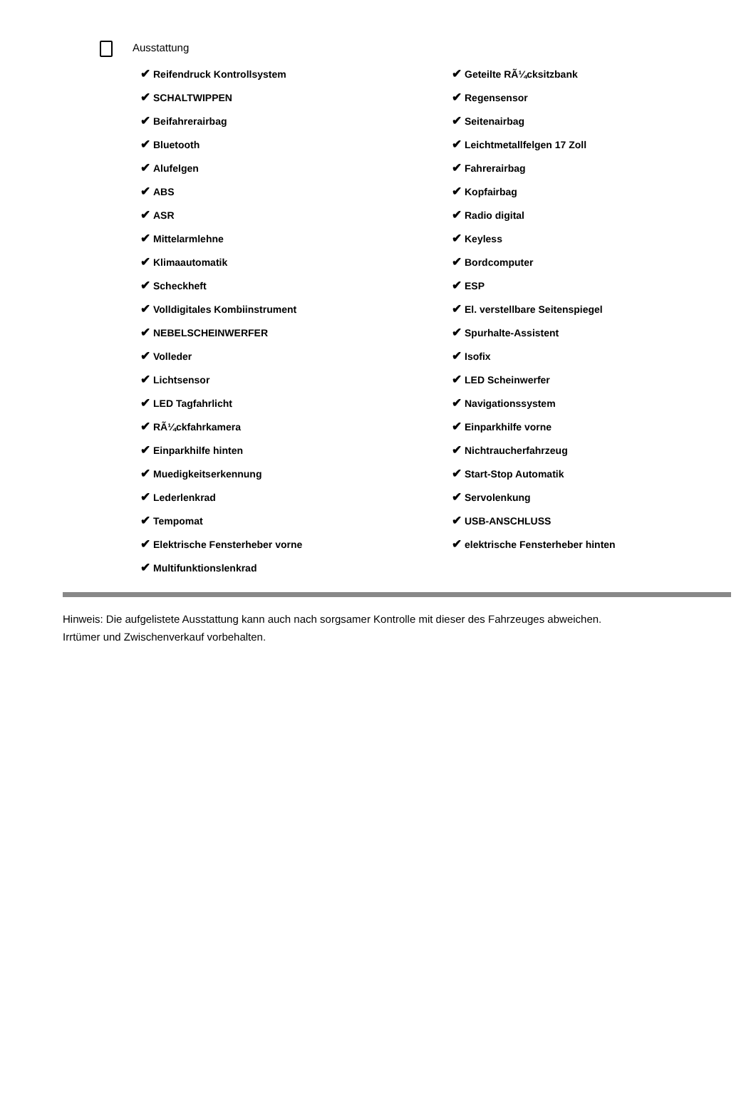Ausstattung
✔ Reifendruck Kontrollsystem
✔ SCHALTWIPPEN
✔ Beifahrerairbag
✔ Bluetooth
✔ Alufelgen
✔ ABS
✔ ASR
✔ Mittelarmlehne
✔ Klimaautomatik
✔ Scheckheft
✔ Volldigitales Kombiinstrument
✔ NEBELSCHEINWERFER
✔ Volleder
✔ Lichtsensor
✔ LED Tagfahrlicht
✔ RÃ¼ckfahrkamera
✔ Einparkhilfe hinten
✔ Muedigkeitserkennung
✔ Lederlenkrad
✔ Tempomat
✔ Elektrische Fensterheber vorne
✔ Multifunktionslenkrad
✔ Geteilte RÃ¼cksitzbank
✔ Regensensor
✔ Seitenairbag
✔ Leichtmetallfelgen 17 Zoll
✔ Fahrerairbag
✔ Kopfairbag
✔ Radio digital
✔ Keyless
✔ Bordcomputer
✔ ESP
✔ El. verstellbare Seitenspiegel
✔ Spurhalte-Assistent
✔ Isofix
✔ LED Scheinwerfer
✔ Navigationssystem
✔ Einparkhilfe vorne
✔ Nichtraucherfahrzeug
✔ Start-Stop Automatik
✔ Servolenkung
✔ USB-ANSCHLUSS
✔ elektrische Fensterheber hinten
Hinweis: Die aufgelistete Ausstattung kann auch nach sorgsamer Kontrolle mit dieser des Fahrzeuges abweichen. Irrtümer und Zwischenverkauf vorbehalten.